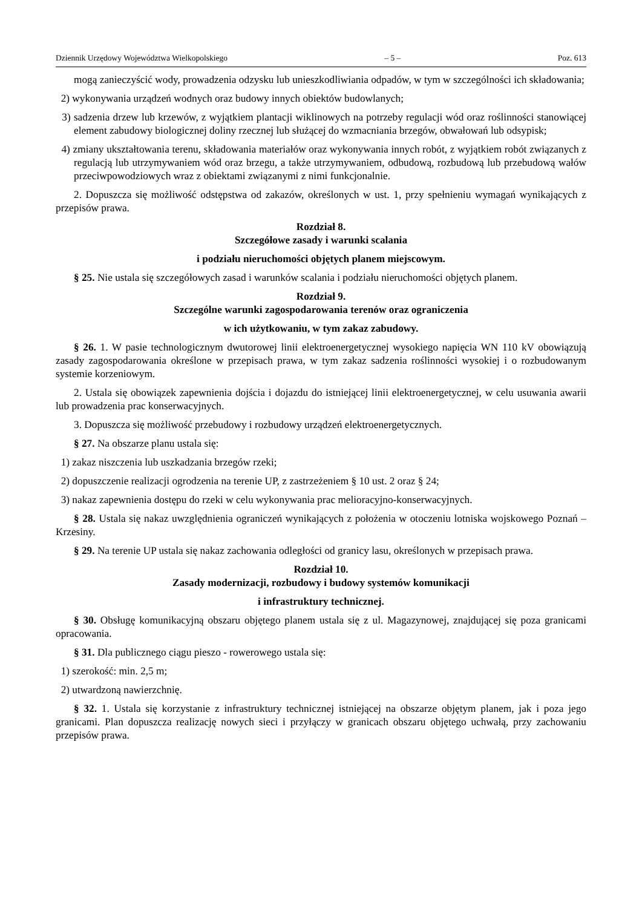Dziennik Urzędowy Województwa Wielkopolskiego – 5 – Poz. 613
mogą zanieczyścić wody, prowadzenia odzysku lub unieszkodliwiania odpadów, w tym w szczególności ich składowania;
2) wykonywania urządzeń wodnych oraz budowy innych obiektów budowlanych;
3) sadzenia drzew lub krzewów, z wyjątkiem plantacji wiklinowych na potrzeby regulacji wód oraz roślinności stanowiącej element zabudowy biologicznej doliny rzecznej lub służącej do wzmacniania brzegów, obwałowań lub odsypisk;
4) zmiany ukształtowania terenu, składowania materiałów oraz wykonywania innych robót, z wyjątkiem robót związanych z regulacją lub utrzymywaniem wód oraz brzegu, a także utrzymywaniem, odbudową, rozbudową lub przebudową wałów przeciwpowodziowych wraz z obiektami związanymi z nimi funkcjonalnie.
2. Dopuszcza się możliwość odstępstwa od zakazów, określonych w ust. 1, przy spełnieniu wymagań wynikających z przepisów prawa.
Rozdział 8.
Szczegółowe zasady i warunki scalania
i podziału nieruchomości objętych planem miejscowym.
§ 25. Nie ustala się szczegółowych zasad i warunków scalania i podziału nieruchomości objętych planem.
Rozdział 9.
Szczególne warunki zagospodarowania terenów oraz ograniczenia
w ich użytkowaniu, w tym zakaz zabudowy.
§ 26. 1. W pasie technologicznym dwutorowej linii elektroenergetycznej wysokiego napięcia WN 110 kV obowiązują zasady zagospodarowania określone w przepisach prawa, w tym zakaz sadzenia roślinności wysokiej i o rozbudowanym systemie korzeniowym.
2. Ustala się obowiązek zapewnienia dojścia i dojazdu do istniejącej linii elektroenergetycznej, w celu usuwania awarii lub prowadzenia prac konserwacyjnych.
3. Dopuszcza się możliwość przebudowy i rozbudowy urządzeń elektroenergetycznych.
§ 27. Na obszarze planu ustala się:
1) zakaz niszczenia lub uszkadzania brzegów rzeki;
2) dopuszczenie realizacji ogrodzenia na terenie UP, z zastrzeżeniem § 10 ust. 2 oraz § 24;
3) nakaz zapewnienia dostępu do rzeki w celu wykonywania prac melioracyjno-konserwacyjnych.
§ 28. Ustala się nakaz uwzględnienia ograniczeń wynikających z położenia w otoczeniu lotniska wojskowego Poznań – Krzesiny.
§ 29. Na terenie UP ustala się nakaz zachowania odległości od granicy lasu, określonych w przepisach prawa.
Rozdział 10.
Zasady modernizacji, rozbudowy i budowy systemów komunikacji
i infrastruktury technicznej.
§ 30. Obsługę komunikacyjną obszaru objętego planem ustala się z ul. Magazynowej, znajdującej się poza granicami opracowania.
§ 31. Dla publicznego ciągu pieszo - rowerowego ustala się:
1) szerokość: min. 2,5 m;
2) utwardzoną nawierzchnię.
§ 32. 1. Ustala się korzystanie z infrastruktury technicznej istniejącej na obszarze objętym planem, jak i poza jego granicami. Plan dopuszcza realizację nowych sieci i przyłączy w granicach obszaru objętego uchwałą, przy zachowaniu przepisów prawa.